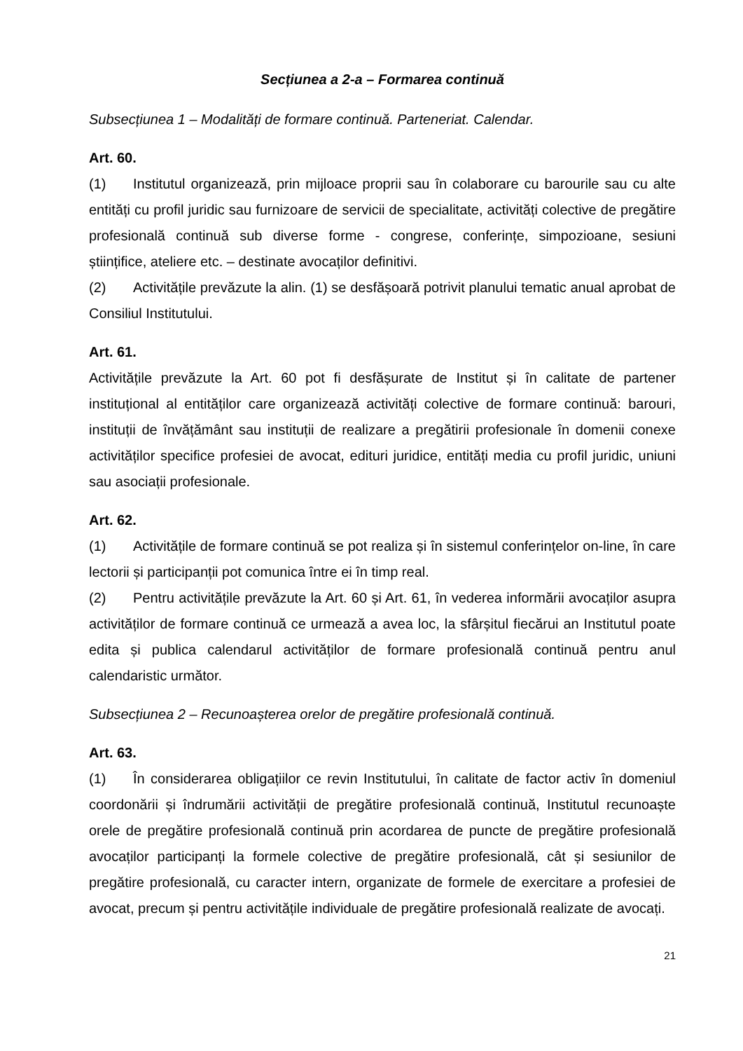Secțiunea a 2-a – Formarea continuă
Subsecțiunea 1 – Modalități de formare continuă. Parteneriat. Calendar.
Art. 60.
(1) Institutul organizează, prin mijloace proprii sau în colaborare cu barourile sau cu alte entități cu profil juridic sau furnizoare de servicii de specialitate, activități colective de pregătire profesională continuă sub diverse forme - congrese, conferințe, simpozioane, sesiuni științifice, ateliere etc. – destinate avocaților definitivi.
(2) Activitățile prevăzute la alin. (1) se desfășoară potrivit planului tematic anual aprobat de Consiliul Institutului.
Art. 61.
Activitățile prevăzute la Art. 60 pot fi desfășurate de Institut și în calitate de partener instituțional al entităților care organizează activități colective de formare continuă: barouri, instituții de învățământ sau instituții de realizare a pregătirii profesionale în domenii conexe activităților specifice profesiei de avocat, edituri juridice, entități media cu profil juridic, uniuni sau asociații profesionale.
Art. 62.
(1) Activitățile de formare continuă se pot realiza și în sistemul conferințelor on-line, în care lectorii și participanții pot comunica între ei în timp real.
(2) Pentru activitățile prevăzute la Art. 60 și Art. 61, în vederea informării avocaților asupra activităților de formare continuă ce urmează a avea loc, la sfârșitul fiecărui an Institutul poate edita și publica calendarul activităților de formare profesională continuă pentru anul calendaristic următor.
Subsecțiunea 2 – Recunoașterea orelor de pregătire profesională continuă.
Art. 63.
(1) În considerarea obligațiilor ce revin Institutului, în calitate de factor activ în domeniul coordonării și îndrumării activității de pregătire profesională continuă, Institutul recunoaște orele de pregătire profesională continuă prin acordarea de puncte de pregătire profesională avocaților participanți la formele colective de pregătire profesională, cât și sesiunilor de pregătire profesională, cu caracter intern, organizate de formele de exercitare a profesiei de avocat, precum și pentru activitățile individuale de pregătire profesională realizate de avocați.
21